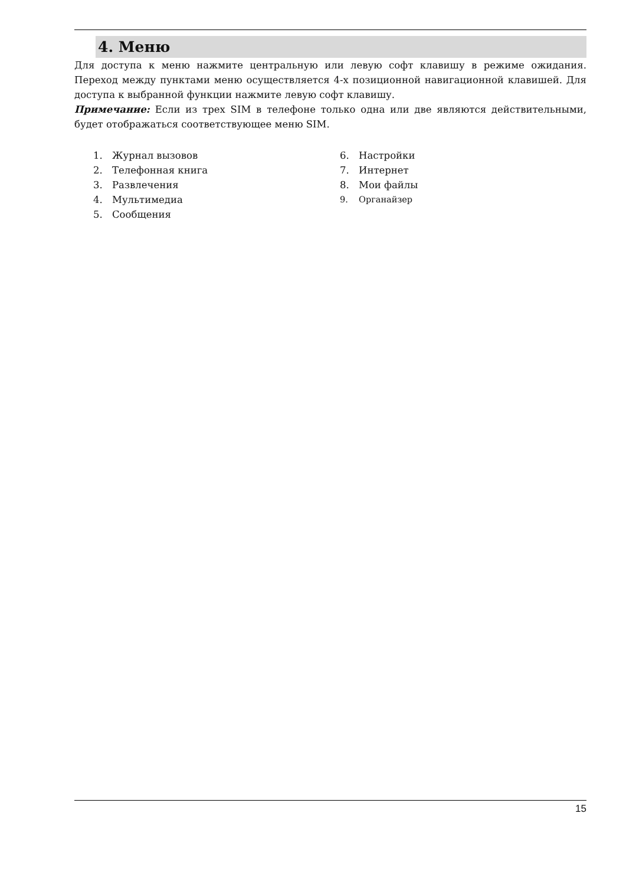4. Меню
Для доступа к меню нажмите центральную или левую софт клавишу в режиме ожидания. Переход между пунктами меню осуществляется 4-х позиционной навигационной клавишей. Для доступа к выбранной функции нажмите левую софт клавишу.
Примечание: Если из трех SIM в телефоне только одна или две являются действительными, будет отображаться соответствующее меню SIM.
1. Журнал вызовов
2. Телефонная книга
3. Развлечения
4. Мультимедиа
5. Сообщения
6. Настройки
7. Интернет
8. Мои файлы
9. Органайзер
15